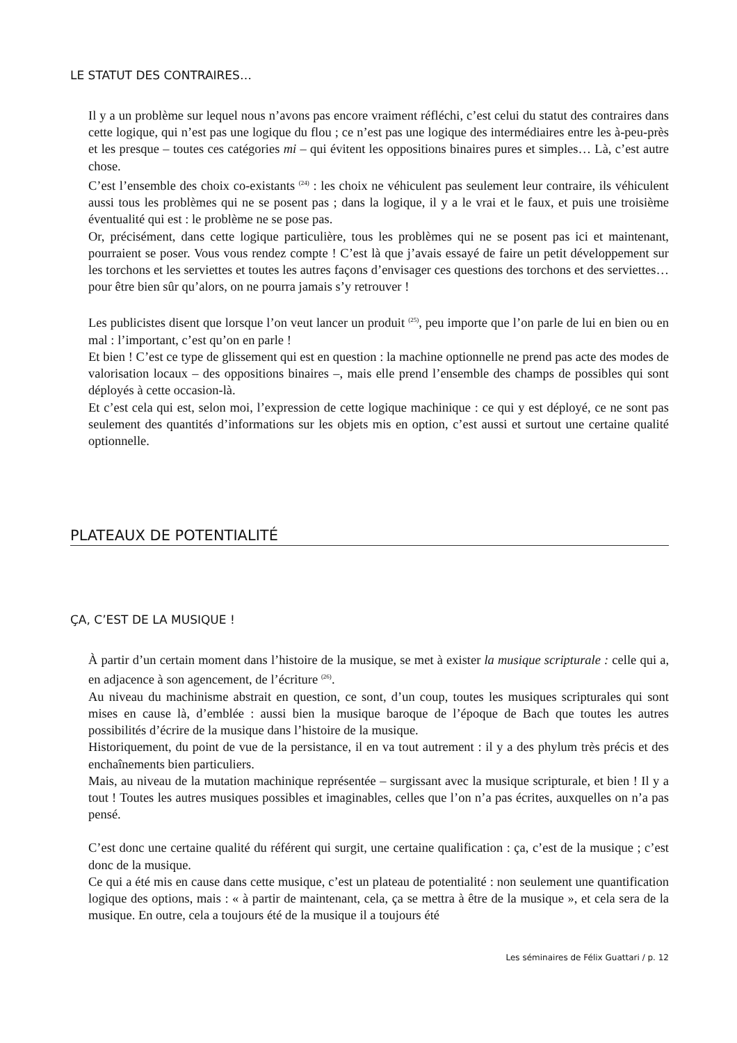LE STATUT DES CONTRAIRES…
Il y a un problème sur lequel nous n’avons pas encore vraiment réfléchi, c’est celui du statut des contraires dans cette logique, qui n’est pas une logique du flou ; ce n’est pas une logique des intermédiaires entre les à-peu-près et les presque – toutes ces catégories mi – qui évitent les oppositions binaires pures et simples… Là, c’est autre chose.
C’est l’ensemble des choix co-existants <sup>(24)</sup> : les choix ne véhiculent pas seulement leur contraire, ils véhiculent aussi tous les problèmes qui ne se posent pas ; dans la logique, il y a le vrai et le faux, et puis une troisième éventualité qui est : le problème ne se pose pas.
Or, précisément, dans cette logique particulière, tous les problèmes qui ne se posent pas ici et maintenant, pourraient se poser. Vous vous rendez compte ! C’est là que j’avais essayé de faire un petit développement sur les torchons et les serviettes et toutes les autres façons d’envisager ces questions des torchons et des serviettes… pour être bien sûr qu’alors, on ne pourra jamais s’y retrouver !
Les publicistes disent que lorsque l’on veut lancer un produit <sup>(25)</sup>, peu importe que l’on parle de lui en bien ou en mal : l’important, c’est qu’on en parle !
Et bien ! C’est ce type de glissement qui est en question : la machine optionnelle ne prend pas acte des modes de valorisation locaux – des oppositions binaires –, mais elle prend l’ensemble des champs de possibles qui sont déployés à cette occasion-là.
Et c’est cela qui est, selon moi, l’expression de cette logique machinique : ce qui y est déployé, ce ne sont pas seulement des quantités d’informations sur les objets mis en option, c’est aussi et surtout une certaine qualité optionnelle.
PLATEAUX DE POTENTIALITÉ
ÇA, C’EST DE LA MUSIQUE !
À partir d’un certain moment dans l’histoire de la musique, se met à exister la musique scripturale : celle qui a, en adjacence à son agencement, de l’écriture <sup>(26)</sup>.
Au niveau du machinisme abstrait en question, ce sont, d’un coup, toutes les musiques scripturales qui sont mises en cause là, d’emblée : aussi bien la musique baroque de l’époque de Bach que toutes les autres possibilités d’écrire de la musique dans l’histoire de la musique.
Historiquement, du point de vue de la persistance, il en va tout autrement : il y a des phylum très précis et des enchaînements bien particuliers.
Mais, au niveau de la mutation machinique représentée – surgissant avec la musique scripturale, et bien ! Il y a tout ! Toutes les autres musiques possibles et imaginables, celles que l’on n’a pas écrites, auxquelles on n’a pas pensé.
C’est donc une certaine qualité du référent qui surgit, une certaine qualification : ça, c’est de la musique ; c’est donc de la musique.
Ce qui a été mis en cause dans cette musique, c’est un plateau de potentialité : non seulement une quantification logique des options, mais : « à partir de maintenant, cela, ça se mettra à être de la musique », et cela sera de la musique. En outre, cela a toujours été de la musique il a toujours été
Les séminaires de Félix Guattari / p. 12